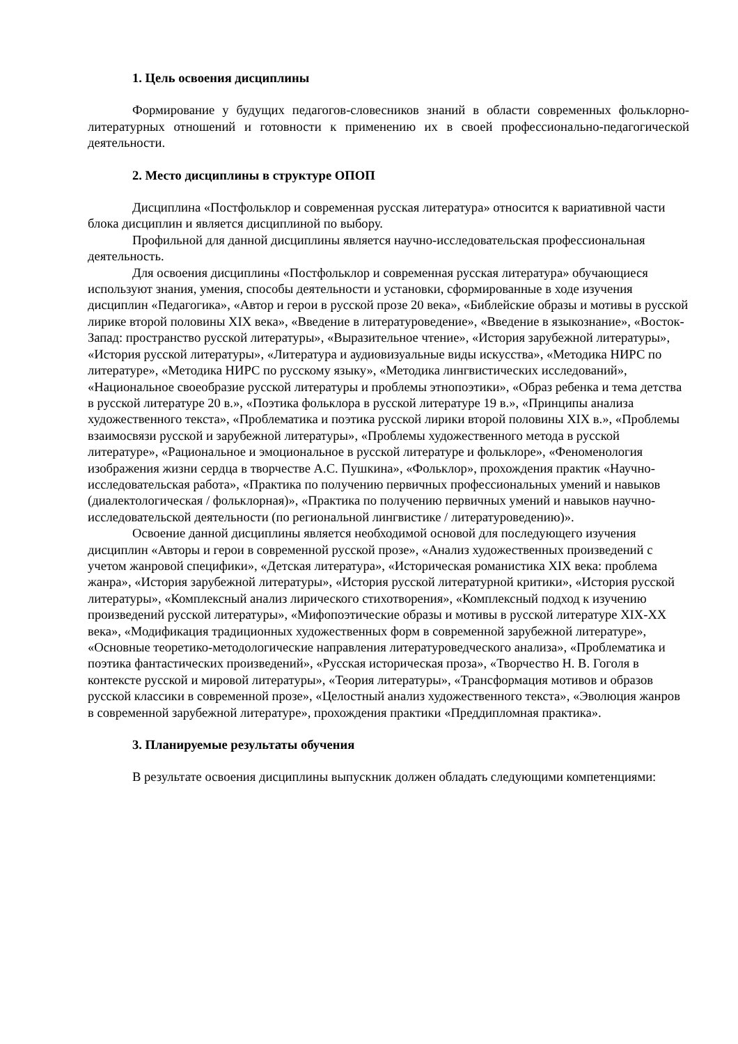1. Цель освоения дисциплины
Формирование у будущих педагогов-словесников знаний в области современных фольклорно-литературных отношений и готовности к применению их в своей профессионально-педагогической деятельности.
2. Место дисциплины в структуре ОПОП
Дисциплина «Постфольклор и современная русская литература» относится к вариативной части блока дисциплин и является дисциплиной по выбору.
Профильной для данной дисциплины является научно-исследовательская профессиональная деятельность.
Для освоения дисциплины «Постфольклор и современная русская литература» обучающиеся используют знания, умения, способы деятельности и установки, сформированные в ходе изучения дисциплин «Педагогика», «Автор и герои в русской прозе 20 века», «Библейские образы и мотивы в русской лирике второй половины XIX века», «Введение в литературоведение», «Введение в языкознание», «Восток-Запад: пространство русской литературы», «Выразительное чтение», «История зарубежной литературы», «История русской литературы», «Литература и аудиовизуальные виды искусства», «Методика НИРС по литературе», «Методика НИРС по русскому языку», «Методика лингвистических исследований», «Национальное своеобразие русской литературы и проблемы этнопоэтики», «Образ ребенка и тема детства в русской литературе 20 в.», «Поэтика фольклора в русской литературе 19 в.», «Принципы анализа художественного текста», «Проблематика и поэтика русской лирики второй половины XIX в.», «Проблемы взаимосвязи русской и зарубежной литературы», «Проблемы художественного метода в русской литературе», «Рациональное и эмоциональное в русской литературе и фольклоре», «Феноменология изображения жизни сердца в творчестве А.С. Пушкина», «Фольклор», прохождения практик «Научно-исследовательская работа», «Практика по получению первичных профессиональных умений и навыков (диалектологическая / фольклорная)», «Практика по получению первичных умений и навыков научно-исследовательской деятельности (по региональной лингвистике / литературоведению)».
Освоение данной дисциплины является необходимой основой для последующего изучения дисциплин «Авторы и герои в современной русской прозе», «Анализ художественных произведений с учетом жанровой специфики», «Детская литература», «Историческая романистика XIX века: проблема жанра», «История зарубежной литературы», «История русской литературной критики», «История русской литературы», «Комплексный анализ лирического стихотворения», «Комплексный подход к изучению произведений русской литературы», «Мифопоэтические образы и мотивы в русской литературе XIX-XX века», «Модификация традиционных художественных форм в современной зарубежной литературе», «Основные теоретико-методологические направления литературоведческого анализа», «Проблематика и поэтика фантастических произведений», «Русская историческая проза», «Творчество Н. В. Гоголя в контексте русской и мировой литературы», «Теория литературы», «Трансформация мотивов и образов русской классики в современной прозе», «Целостный анализ художественного текста», «Эволюция жанров в современной зарубежной литературе», прохождения практики «Преддипломная практика».
3. Планируемые результаты обучения
В результате освоения дисциплины выпускник должен обладать следующими компетенциями: